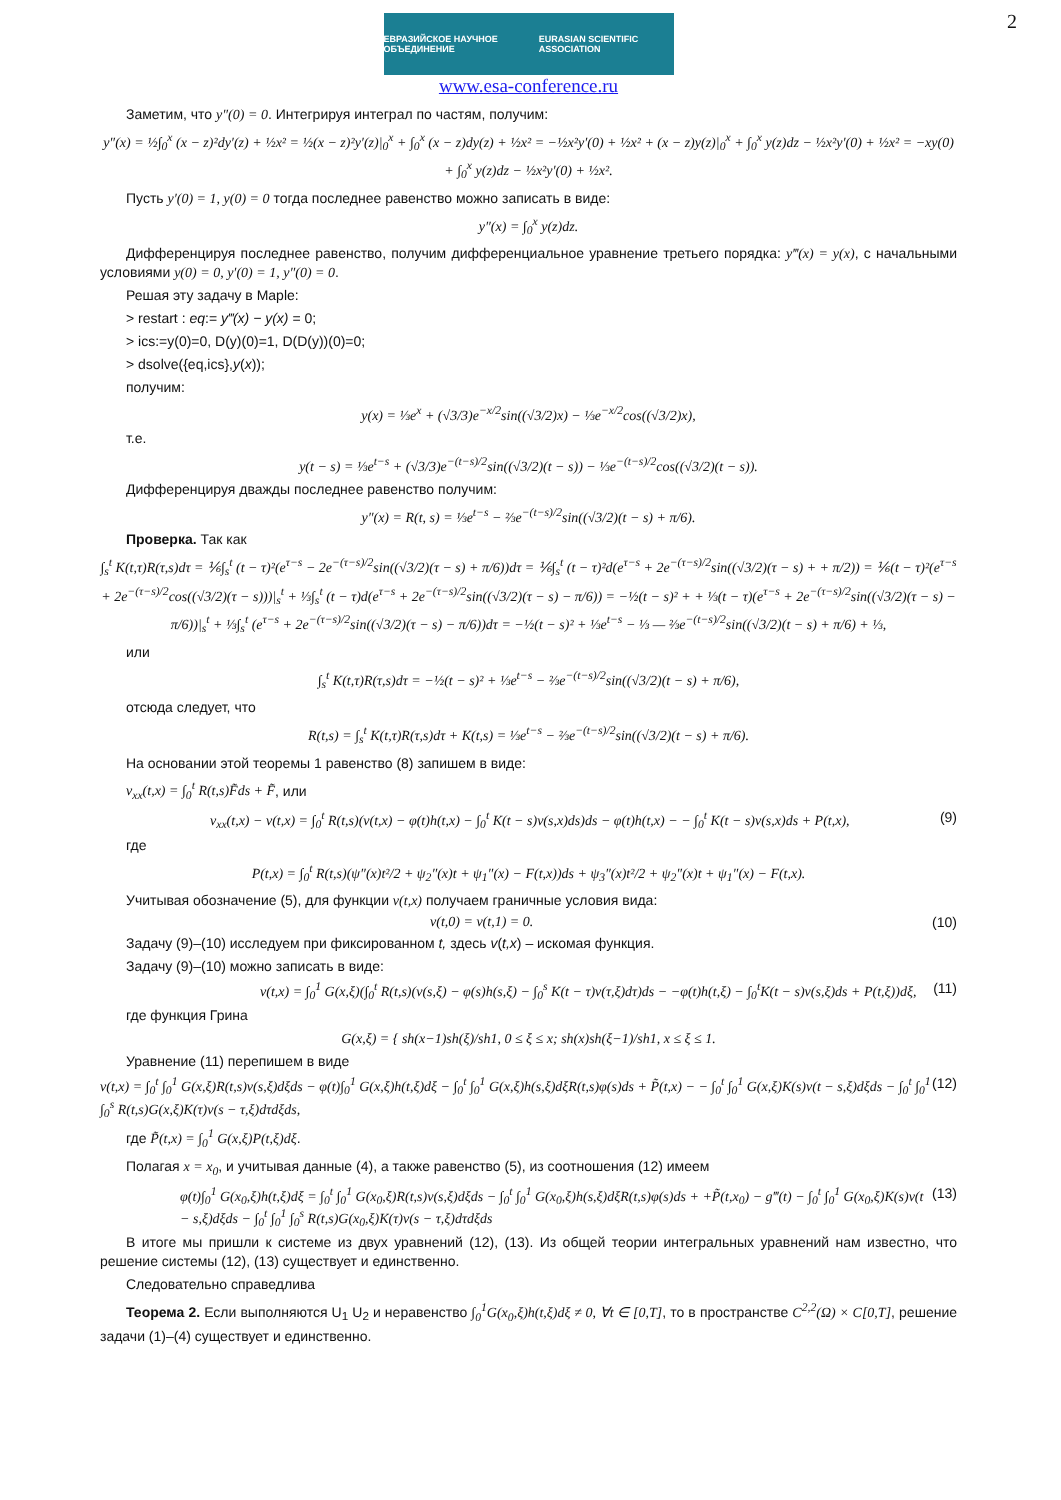2
ЕВРАЗИЙСКОЕ НАУЧНОЕ ОБЪЕДИНЕНИЕ EURASIAN SCIENTIFIC ASSOCIATION
www.esa-conference.ru
Заметим, что y″(0) = 0. Интегрируя интеграл по частям, получим:
y″(x) = ½∫<sub>0</sub><sup>x</sup> (x − z)²dy′(z) + ½x² = ½(x − z)²y′(z)|<sub>0</sub><sup>x</sup> + ∫<sub>0</sub><sup>x</sup> (x − z)dy(z) + ½x² = −½x²y′(0) + ½x² + (x − z)y(z)|<sub>0</sub><sup>x</sup> + ∫<sub>0</sub><sup>x</sup> y(z)dz − ½x²y′(0) + ½x² = −xy(0) + ∫<sub>0</sub><sup>x</sup> y(z)dz − ½x²y′(0) + ½x².
Пусть y′(0) = 1, y(0) = 0 тогда последнее равенство можно записать в виде:
y″(x) = ∫<sub>0</sub><sup>x</sup> y(z)dz.
Дифференцируя последнее равенство, получим дифференциальное уравнение третьего порядка: y‴(x) = y(x), с начальными условиями y(0) = 0, y′(0) = 1, y″(0) = 0.
Решая эту задачу в Maple:
> restart : eq:= y‴(x) − y(x) = 0;
> ics:=y(0)=0, D(y)(0)=1, D(D(y))(0)=0;
> dsolve({eq,ics},y(x));
получим:
y(x) = ⅓e<sup>x</sup> + (√3/3)e<sup>−x/2</sup>sin((√3/2)x) − ⅓e<sup>−x/2</sup>cos((√3/2)x),
т.е.
y(t − s) = ⅓e<sup>t−s</sup> + (√3/3)e<sup>−(t−s)/2</sup>sin((√3/2)(t − s)) − ⅓e<sup>−(t−s)/2</sup>cos((√3/2)(t − s)).
Дифференцируя дважды последнее равенство получим:
y″(x) = R(t, s) = ⅓e<sup>t−s</sup> − ⅔e<sup>−(t−s)/2</sup>sin((√3/2)(t − s) + π/6).
Проверка. Так как
∫<sub>s</sub><sup>t</sup> K(t,τ)R(τ,s)dτ = ⅙∫<sub>s</sub><sup>t</sup> (t − τ)²(e<sup>τ−s</sup> − 2e<sup>−(τ−s)/2</sup>sin((√3/2)(τ − s) + π/6))dτ = ⅙∫<sub>s</sub><sup>t</sup> (t − τ)²d(e<sup>τ−s</sup> + 2e<sup>−(τ−s)/2</sup>sin((√3/2)(τ − s) + + π/2)) = ⅙(t − τ)²(e<sup>τ−s</sup> + 2e<sup>−(τ−s)/2</sup>cos((√3/2)(τ − s)))|<sub>s</sub><sup>t</sup> + ⅓∫<sub>s</sub><sup>t</sup> (t − τ)d(e<sup>τ−s</sup> + 2e<sup>−(τ−s)/2</sup>sin((√3/2)(τ − s) − π/6)) = −½(t − s)² + + ⅓(t − τ)(e<sup>τ−s</sup> + 2e<sup>−(τ−s)/2</sup>sin((√3/2)(τ − s) − π/6))|<sub>s</sub><sup>t</sup> + ⅓∫<sub>s</sub><sup>t</sup> (e<sup>τ−s</sup> + 2e<sup>−(τ−s)/2</sup>sin((√3/2)(τ − s) − π/6))dτ = −½(t − s)² + ⅓e<sup>t−s</sup> − ⅓ — ⅔e<sup>−(t−s)/2</sup>sin((√3/2)(t − s) + π/6) + ⅓,
или
∫<sub>s</sub><sup>t</sup> K(t,τ)R(τ,s)dτ = −½(t − s)² + ⅓e<sup>t−s</sup> − ⅔e<sup>−(t−s)/2</sup>sin((√3/2)(t − s) + π/6),
отсюда следует, что
R(t,s) = ∫<sub>s</sub><sup>t</sup> K(t,τ)R(τ,s)dτ + K(t,s) = ⅓e<sup>t−s</sup> − ⅔e<sup>−(t−s)/2</sup>sin((√3/2)(t − s) + π/6).
На основании этой теоремы 1 равенство (8) запишем в виде:
v<sub>xx</sub>(t,x) = ∫<sub>0</sub><sup>t</sup> R(t,s)F̃ds + F̃, или
v<sub>xx</sub>(t,x) − v(t,x) = ∫<sub>0</sub><sup>t</sup> R(t,s)(v(t,x) − φ(t)h(t,x) − ∫<sub>0</sub><sup>t</sup> K(t − s)v(s,x)ds)ds − φ(t)h(t,x) − − ∫<sub>0</sub><sup>t</sup> K(t − s)v(s,x)ds + P(t,x), (9)
где
P(t,x) = ∫<sub>0</sub><sup>t</sup> R(t,s)(ψ″(x)t²/2 + ψ<sub>2</sub>″(x)t + ψ<sub>1</sub>″(x) − F(t,x))ds + ψ<sub>3</sub>″(x)t²/2 + ψ<sub>2</sub>″(x)t + ψ<sub>1</sub>″(x) − F(t,x).
Учитывая обозначение (5), для функции v(t,x) получаем граничные условия вида:
v(t,0) = v(t,1) = 0. (10)
Задачу (9)–(10) исследуем при фиксированном t, здесь v(t,x) – искомая функция.
Задачу (9)–(10) можно записать в виде:
v(t,x) = ∫<sub>0</sub><sup>1</sup> G(x,ξ)(∫<sub>0</sub><sup>t</sup> R(t,s)(v(s,ξ) − φ(s)h(s,ξ) − ∫<sub>0</sub><sup>s</sup> K(t − τ)v(τ,ξ)dτ)ds − −φ(t)h(t,ξ) − ∫<sub>0</sub><sup>t</sup>K(t − s)v(s,ξ)ds + P(t,ξ))dξ, (11)
где функция Грина
G(x,ξ) = { sh(x−1)sh(ξ)/sh1, 0 ≤ ξ ≤ x; sh(x)sh(ξ−1)/sh1, x ≤ ξ ≤ 1.
Уравнение (11) перепишем в виде
v(t,x) = ∫<sub>0</sub><sup>t</sup> ∫<sub>0</sub><sup>1</sup> G(x,ξ)R(t,s)v(s,ξ)dξds − φ(t)∫<sub>0</sub><sup>1</sup> G(x,ξ)h(t,ξ)dξ − ∫<sub>0</sub><sup>t</sup> ∫<sub>0</sub><sup>1</sup> G(x,ξ)h(s,ξ)dξR(t,s)φ(s)ds + P̃(t,x) − − ∫<sub>0</sub><sup>t</sup> ∫<sub>0</sub><sup>1</sup> G(x,ξ)K(s)v(t − s,ξ)dξds − ∫<sub>0</sub><sup>t</sup> ∫<sub>0</sub><sup>1</sup> ∫<sub>0</sub><sup>s</sup> R(t,s)G(x,ξ)K(τ)v(s − τ,ξ)dτdξds, (12)
где P̃(t,x) = ∫<sub>0</sub><sup>1</sup> G(x,ξ)P(t,ξ)dξ.
Полагая x = x<sub>0</sub>, и учитывая данные (4), а также равенство (5), из соотношения (12) имеем
φ(t)∫<sub>0</sub><sup>1</sup> G(x<sub>0</sub>,ξ)h(t,ξ)dξ = ∫<sub>0</sub><sup>t</sup> ∫<sub>0</sub><sup>1</sup> G(x<sub>0</sub>,ξ)R(t,s)v(s,ξ)dξds − ∫<sub>0</sub><sup>t</sup> ∫<sub>0</sub><sup>1</sup> G(x<sub>0</sub>,ξ)h(s,ξ)dξR(t,s)φ(s)ds + +P̃(t,x<sub>0</sub>) − g‴(t) − ∫<sub>0</sub><sup>t</sup> ∫<sub>0</sub><sup>1</sup> G(x<sub>0</sub>,ξ)K(s)v(t − s,ξ)dξds − ∫<sub>0</sub><sup>t</sup> ∫<sub>0</sub><sup>1</sup> ∫<sub>0</sub><sup>s</sup> R(t,s)G(x<sub>0</sub>,ξ)K(τ)v(s − τ,ξ)dτdξds (13)
В итоге мы пришли к системе из двух уравнений (12), (13). Из общей теории интегральных уравнений нам известно, что решение системы (12), (13) существует и единственно.
Следовательно справедлива
Теорема 2. Если выполняются U<sub>1</sub> U<sub>2</sub> и неравенство ∫<sub>0</sub><sup>1</sup>G(x<sub>0</sub>,ξ)h(t,ξ)dξ ≠ 0, ∀t ∈ [0,T], то в пространстве C<sup>2,2</sup>(Ω) × C[0,T], решение задачи (1)–(4) существует и единственно.